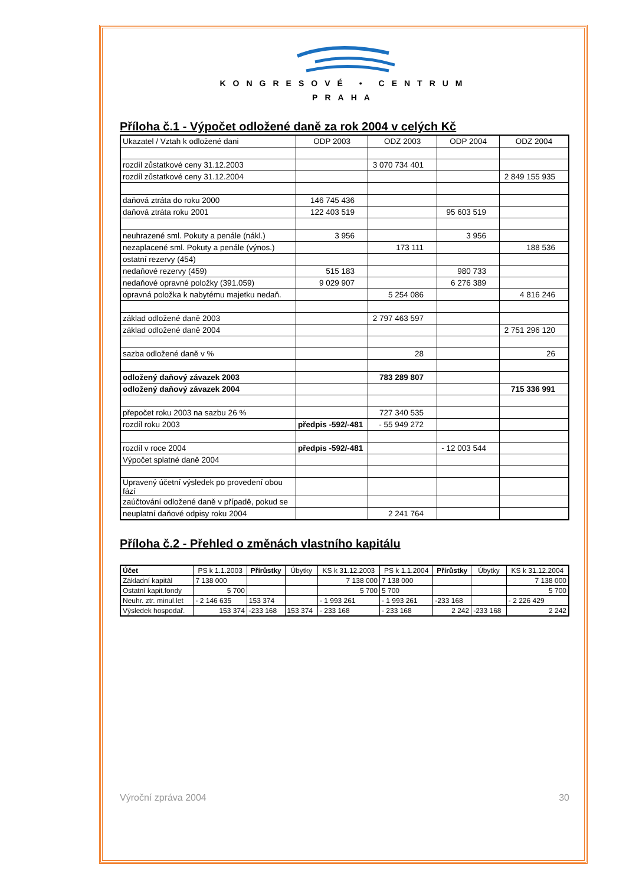KONGRESOVÉ • CENTRUM
PRAHA
Příloha č.1 - Výpočet odložené daně za rok 2004 v celých Kč
| Ukazatel / Vztah k odložené dani | ODP 2003 | ODZ 2003 | ODP 2004 | ODZ 2004 |
| --- | --- | --- | --- | --- |
| rozdíl zůstatkové ceny 31.12.2003 | | 3 070 734 401 | | |
| rozdíl zůstatkové ceny 31.12.2004 | | | | 2 849 155 935 |
| daňová ztráta do roku 2000 | 146 745 436 | | | |
| daňová ztráta roku 2001 | 122 403 519 | | 95 603 519 | |
| neuhrazené sml. Pokuty a penále (nákl.) | 3 956 | | 3 956 | |
| nezaplacené sml. Pokuty a penále (výnos.) | | 173 111 | | 188 536 |
| ostatní rezervy (454) | | | | |
| nedaňové rezervy (459) | 515 183 | | 980 733 | |
| nedaňové opravné položky (391.059) | 9 029 907 | | 6 276 389 | |
| opravná položka k nabytému majetku nedaň. | | 5 254 086 | | 4 816 246 |
| základ odložené daně 2003 | | 2 797 463 597 | | |
| základ odložené daně 2004 | | | | 2 751 296 120 |
| sazba odložené daně v % | | 28 | | 26 |
| odložený daňový závazek 2003 | | 783 289 807 | | |
| odložený daňový závazek 2004 | | | | 715 336 991 |
| přepočet roku 2003 na sazbu 26 % | | 727 340 535 | | |
| rozdíl roku 2003 | předpis -592/-481 | - 55 949 272 | | |
| rozdíl v roce 2004 | předpis -592/-481 | | - 12 003 544 | |
| Výpočet splatné daně 2004 | | | | |
| Upravený účetní výsledek po provedení obou fází | | | | |
| zaúčtování odložené daně v případě, pokud se | | | | |
| neuplatní daňové odpisy roku 2004 | | 2 241 764 | | |
Příloha č.2 - Přehled o změnách vlastního kapitálu
| Účet | PS k 1.1.2003 | Přírůstky | Úbytky | KS k 31.12.2003 | PS k 1.1.2004 | Přírůstky | Úbytky | KS k 31.12.2004 |
| --- | --- | --- | --- | --- | --- | --- | --- | --- |
| Základní kapitál | 7 138 000 | | | 7 138 000 | 7 138 000 | | | 7 138 000 |
| Ostatní kapit.fondy | 5 700 | | | 5 700 | 5 700 | | | 5 700 |
| Neuhr. ztr. minul.let | - 2 146 635 | 153 374 | | - 1 993 261 | - 1 993 261 | -233 168 | | - 2 226 429 |
| Výsledek hospodař. | 153 374 | -233 168 | 153 374 | - 233 168 | - 233 168 | 2 242 | -233 168 | 2 242 |
Výroční zpráva 2004 30